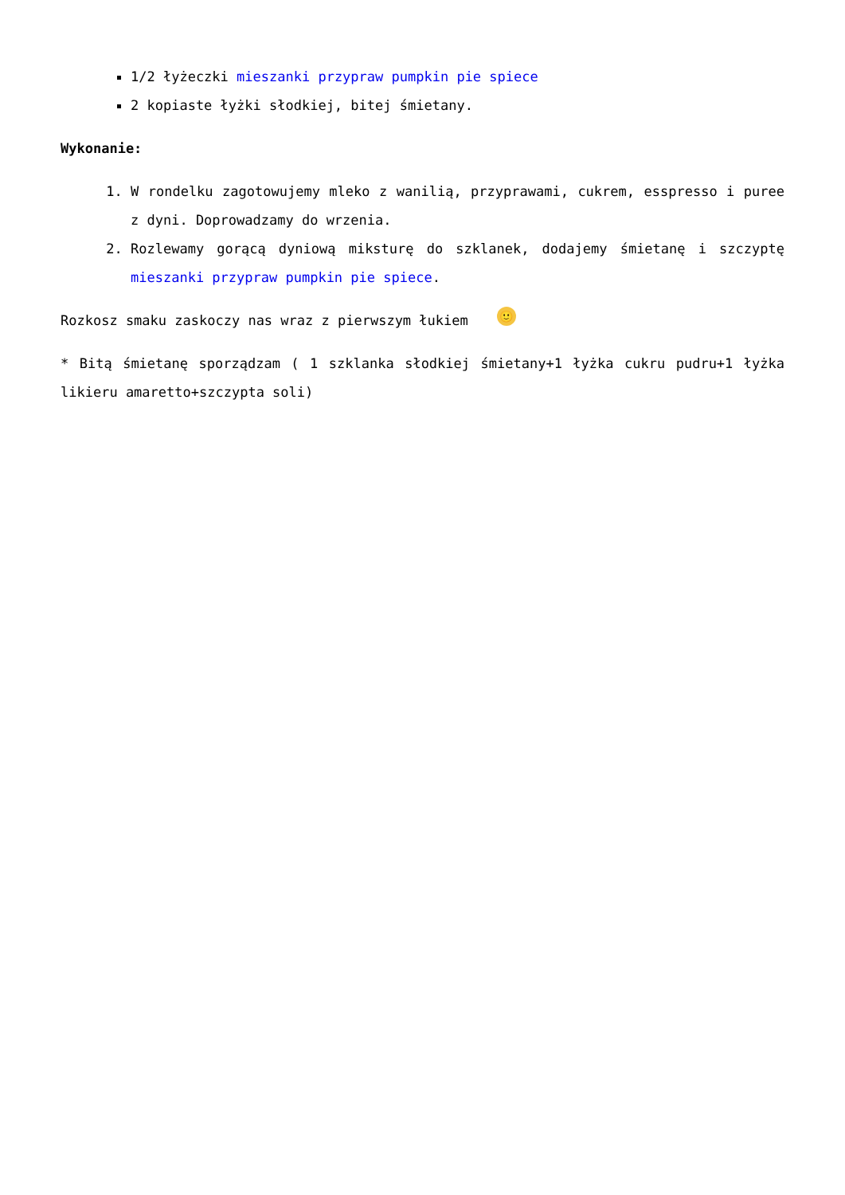1/2 łyżeczki mieszanki przypraw pumpkin pie spiece
2 kopiaste łyżki słodkiej, bitej śmietany.
Wykonanie:
1. W rondelku zagotowujemy mleko z wanilią, przyprawami, cukrem, esspresso i puree z dyni. Doprowadzamy do wrzenia.
2. Rozlewamy gorącą dyniową miksturę do szklanek, dodajemy śmietanę i szczyptę mieszanki przypraw pumpkin pie spiece.
Rozkosz smaku zaskoczy nas wraz z pierwszym łukiem 🙂
* Bitą śmietanę sporządzam ( 1 szklanka słodkiej śmietany+1 łyżka cukru pudru+1 łyżka likieru amaretto+szczypta soli)